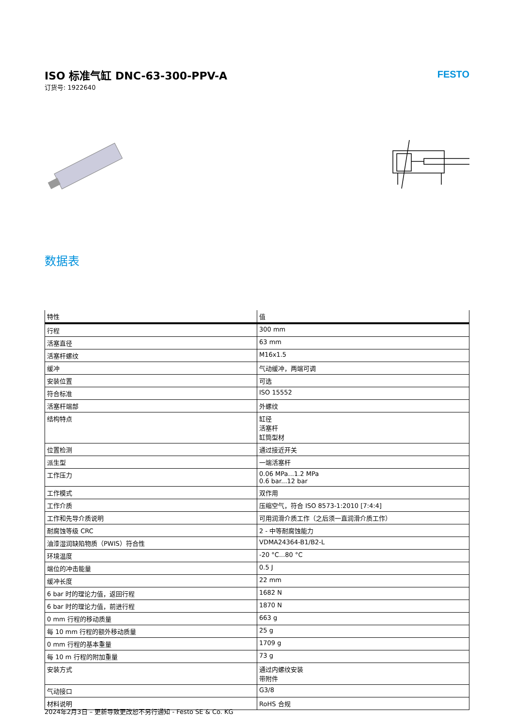ISO 标准气缸 DNC-63-300-PPV-A
订货号: 1922640
FESTO
数据表
| 特性 | 值 |
| --- | --- |
| 行程 | 300 mm |
| 活塞直径 | 63 mm |
| 活塞杆螺纹 | M16x1.5 |
| 缓冲 | 气动缓冲，两端可调 |
| 安装位置 | 可选 |
| 符合标准 | ISO 15552 |
| 活塞杆端部 | 外螺纹 |
| 结构特点 | 缸径 活塞杆 缸筒型材 |
| 位置检测 | 通过接近开关 |
| 派生型 | 一端活塞杆 |
| 工作压力 | 0.06 MPa...1.2 MPa 0.6 bar...12 bar |
| 工作模式 | 双作用 |
| 工作介质 | 压缩空气，符合 ISO 8573-1:2010 [7:4:4] |
| 工作和先导介质说明 | 可用润滑介质工作（之后须一直润滑介质工作） |
| 耐腐蚀等级 CRC | 2 - 中等耐腐蚀能力 |
| 油漆湿润缺陷物质（PWIS）符合性 | VDMA24364-B1/B2-L |
| 环境温度 | -20 °C...80 °C |
| 端位的冲击能量 | 0.5 J |
| 缓冲长度 | 22 mm |
| 6 bar 时的理论力值，返回行程 | 1682 N |
| 6 bar 时的理论力值，前进行程 | 1870 N |
| 0 mm 行程的移动质量 | 663 g |
| 每 10 mm 行程的额外移动质量 | 25 g |
| 0 mm 行程的基本重量 | 1709 g |
| 每 10 m 行程的附加重量 | 73 g |
| 安装方式 | 通过内螺纹安装 带附件 |
| 气动接口 | G3/8 |
| 材料说明 | RoHS 合规 |
2024年2月3日 – 更新导致更改恕不另行通知 - Festo SE & Co. KG